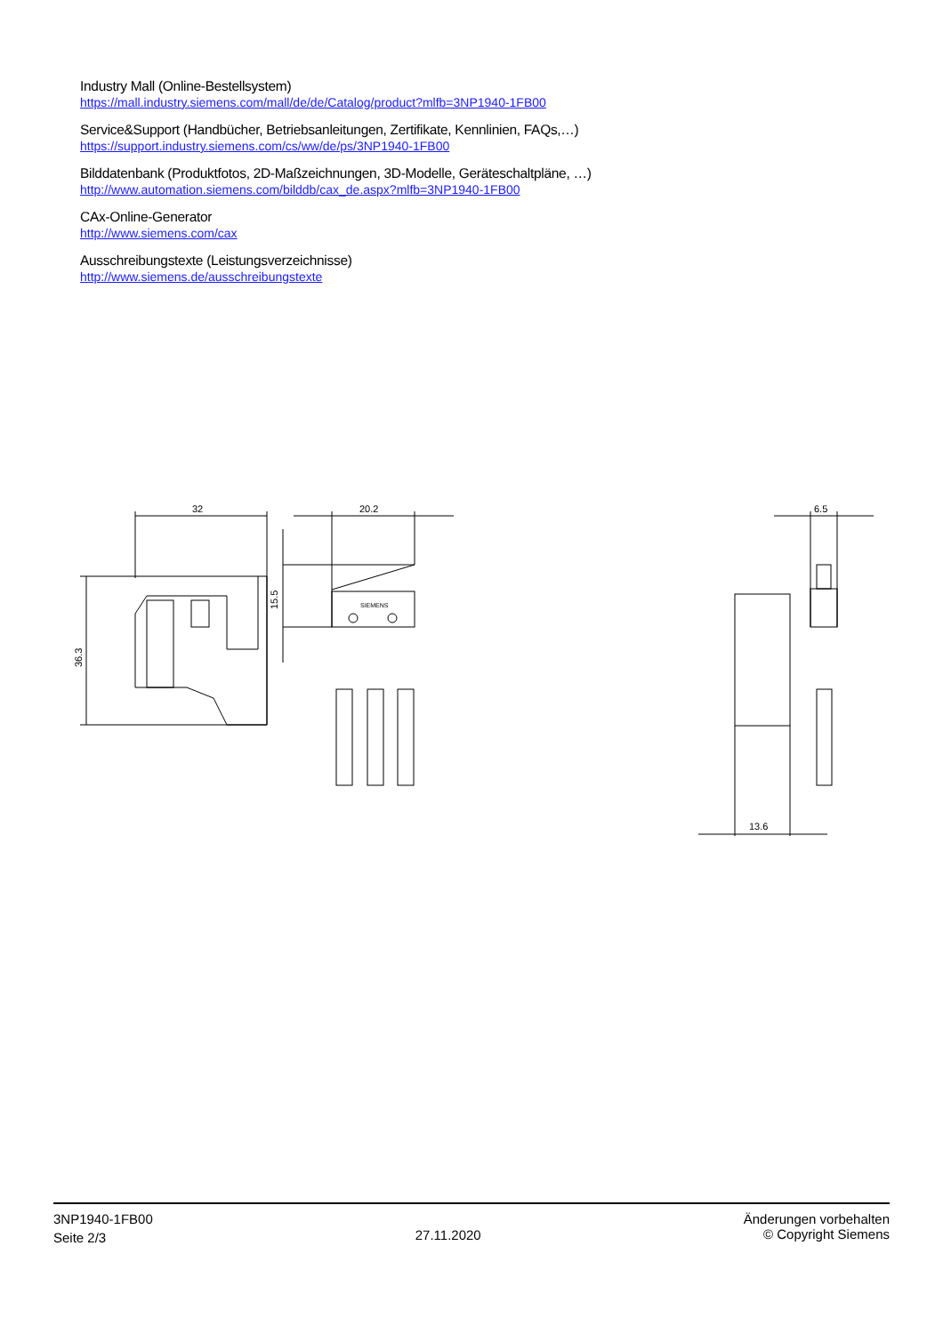Industry Mall (Online-Bestellsystem)
https://mall.industry.siemens.com/mall/de/de/Catalog/product?mlfb=3NP1940-1FB00
Service&Support (Handbücher, Betriebsanleitungen, Zertifikate, Kennlinien, FAQs,…)
https://support.industry.siemens.com/cs/ww/de/ps/3NP1940-1FB00
Bilddatenbank (Produktfotos, 2D-Maßzeichnungen, 3D-Modelle, Geräteschaltpläne, …)
http://www.automation.siemens.com/bilddb/cax_de.aspx?mlfb=3NP1940-1FB00
CAx-Online-Generator
http://www.siemens.com/cax
Ausschreibungstexte (Leistungsverzeichnisse)
http://www.siemens.de/ausschreibungstexte
32
20.2
6.5
13.6
36.3
15.5
SIEMENS
3NP1940-1FB00
Seite 2/3
27.11.2020
Änderungen vorbehalten
© Copyright Siemens